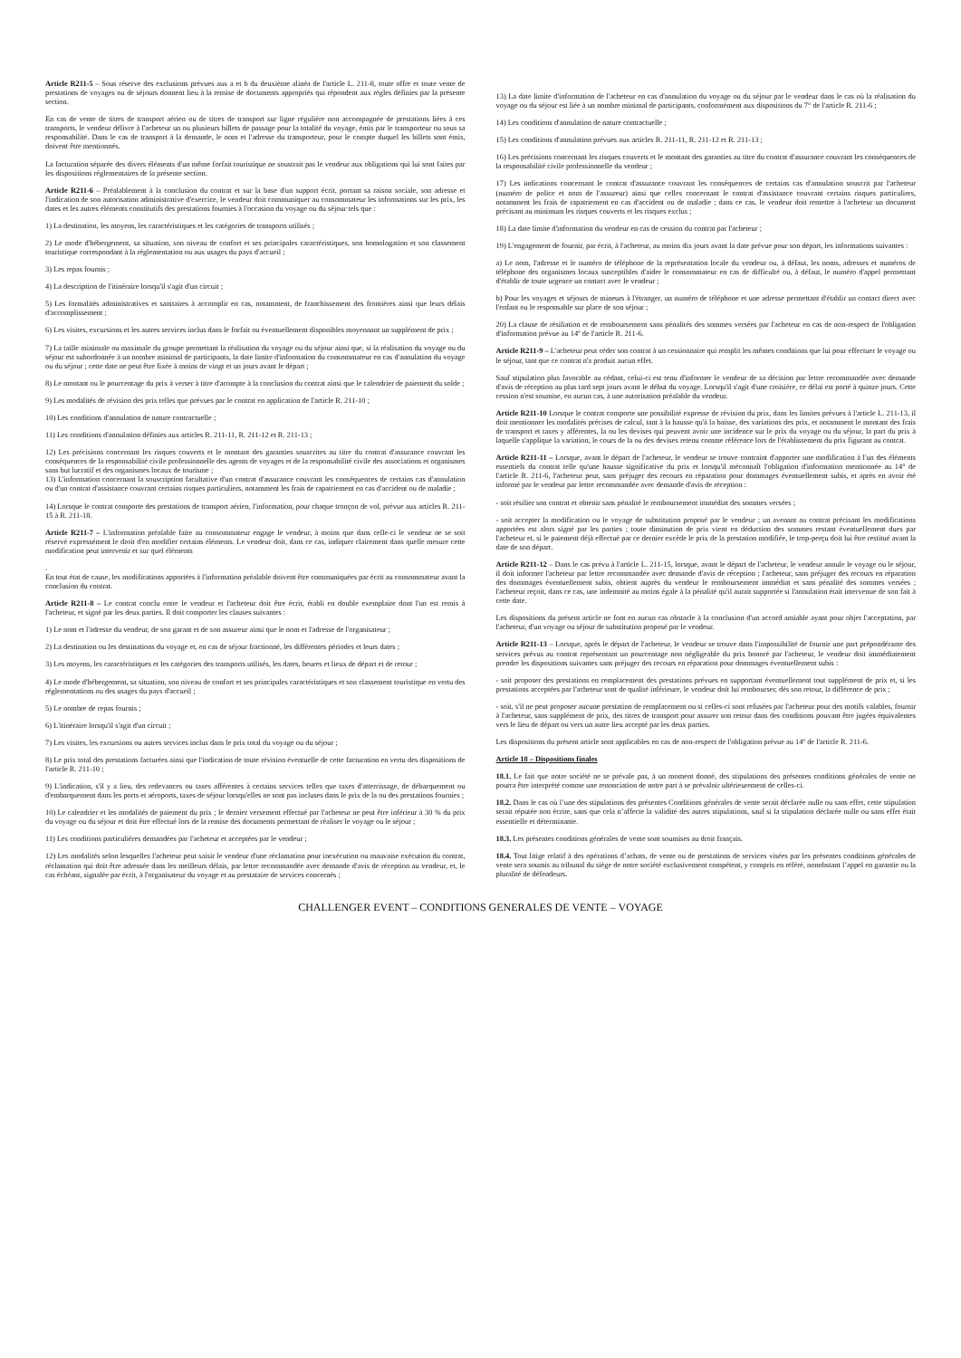Article R211-5 – Sous réserve des exclusions prévues aux a et b du deuxième alinéa de l'article L. 211-8, toute offre et toute vente de prestations de voyages ou de séjours donnent lieu à la remise de documents appropriés qui répondent aux règles définies par la présente section.
En cas de vente de titres de transport aérien ou de titres de transport sur ligne régulière non accompagnée de prestations liées à ces transports, le vendeur délivre à l'acheteur un ou plusieurs billets de passage pour la totalité du voyage, émis par le transporteur ou sous sa responsabilité. Dans le cas de transport à la demande, le nom et l'adresse du transporteur, pour le compte duquel les billets sont émis, doivent être mentionnés.
La facturation séparée des divers éléments d'un même forfait touristique ne soustrait pas le vendeur aux obligations qui lui sont faites par les dispositions réglementaires de la présente section.
Article R211-6 – Préalablement à la conclusion du contrat et sur la base d'un support écrit, portant sa raison sociale, son adresse et l'indication de son autorisation administrative d'exercice, le vendeur doit communiquer au consommateur les informations sur les prix, les dates et les autres éléments constitutifs des prestations fournies à l'occasion du voyage ou du séjour tels que :
1) La destination, les moyens, les caractéristiques et les catégories de transports utilisés ;
2) Le mode d'hébergement, sa situation, son niveau de confort et ses principales caractéristiques, son homologation et son classement touristique correspondant à la réglementation ou aux usages du pays d'accueil ;
3) Les repas fournis ;
4) La description de l'itinéraire lorsqu'il s'agit d'un circuit ;
5) Les formalités administratives et sanitaires à accomplir en cas, notamment, de franchissement des frontières ainsi que leurs délais d'accomplissement ;
6) Les visites, excursions et les autres services inclus dans le forfait ou éventuellement disponibles moyennant un supplément de prix ;
7) La taille minimale ou maximale du groupe permettant la réalisation du voyage ou du séjour ainsi que, si la réalisation du voyage ou du séjour est subordonnée à un nombre minimal de participants, la date limite d'information du consommateur en cas d'annulation du voyage ou du séjour ; cette date ne peut être fixée à moins de vingt et un jours avant le départ ;
8) Le montant ou le pourcentage du prix à verser à titre d'acompte à la conclusion du contrat ainsi que le calendrier de paiement du solde ;
9) Les modalités de révision des prix telles que prévues par le contrat en application de l'article R. 211-10 ;
10) Les conditions d'annulation de nature contractuelle ;
11) Les conditions d'annulation définies aux articles R. 211-11, R. 211-12 et R. 211-13 ;
12) Les précisions concernant les risques couverts et le montant des garanties souscrites au titre du contrat d'assurance couvrant les conséquences de la responsabilité civile professionnelle des agents de voyages et de la responsabilité civile des associations et organismes sans but lucratif et des organismes locaux de tourisme ;
13) L'information concernant la souscription facultative d'un contrat d'assurance couvrant les conséquences de certains cas d'annulation ou d'un contrat d'assistance couvrant certains risques particuliers, notamment les frais de rapatriement en cas d'accident ou de maladie ;
14) Lorsque le contrat comporte des prestations de transport aérien, l'information, pour chaque tronçon de vol, prévue aux articles R. 211-15 à R. 211-18.
Article R211-7 – L'information préalable faite au consommateur engage le vendeur, à moins que dans celle-ci le vendeur ne se soit réservé expressément le droit d'en modifier certains éléments. Le vendeur doit, dans ce cas, indiquer clairement dans quelle mesure cette modification peut intervenir et sur quel éléments
.
En tout état de cause, les modifications apportées à l'information préalable doivent être communiquées par écrit au consommateur avant la conclusion du contrat.
Article R211-8 – Le contrat conclu entre le vendeur et l'acheteur doit être écrit, établi en double exemplaire dont l'un est remis à l'acheteur, et signé par les deux parties. Il doit comporter les clauses suivantes :
1) Le nom et l'adresse du vendeur, de son garant et de son assureur ainsi que le nom et l'adresse de l'organisateur ;
2) La destination ou les destinations du voyage et, en cas de séjour fractionné, les différentes périodes et leurs dates ;
3) Les moyens, les caractéristiques et les catégories des transports utilisés, les dates, heures et lieux de départ et de retour ;
4) Le mode d'hébergement, sa situation, son niveau de confort et ses principales caractéristiques et son classement touristique en vertu des réglementations ou des usages du pays d'accueil ;
5) Le nombre de repas fournis ;
6) L'itinéraire lorsqu'il s'agit d'un circuit ;
7) Les visites, les excursions ou autres services inclus dans le prix total du voyage ou du séjour ;
8) Le prix total des prestations facturées ainsi que l'indication de toute révision éventuelle de cette facturation en vertu des dispositions de l'article R. 211-10 ;
9) L'indication, s'il y a lieu, des redevances ou taxes afférentes à certains services telles que taxes d'atterrissage, de débarquement ou d'embarquement dans les ports et aéroports, taxes de séjour lorsqu'elles ne sont pas incluses dans le prix de la ou des prestations fournies ;
10) Le calendrier et les modalités de paiement du prix ; le dernier versement effectué par l'acheteur ne peut être inférieur à 30 % du prix du voyage ou du séjour et doit être effectué lors de la remise des documents permettant de réaliser le voyage ou le séjour ;
11) Les conditions particulières demandées par l'acheteur et acceptées par le vendeur ;
12) Les modalités selon lesquelles l'acheteur peut saisir le vendeur d'une réclamation pour inexécution ou mauvaise exécution du contrat, réclamation qui doit être adressée dans les meilleurs délais, par lettre recommandée avec demande d'avis de réception au vendeur, et, le cas échéant, signalée par écrit, à l'organisateur du voyage et au prestataire de services concernés ;
13) La date limite d'information de l'acheteur en cas d'annulation du voyage ou du séjour par le vendeur dans le cas où la réalisation du voyage ou du séjour est liée à un nombre minimal de participants, conformément aux dispositions du 7° de l'article R. 211-6 ;
14) Les conditions d'annulation de nature contractuelle ;
15) Les conditions d'annulation prévues aux articles R. 211-11, R. 211-12 et R. 211-13 ;
16) Les précisions concernant les risques couverts et le montant des garanties au titre du contrat d'assurance couvrant les conséquences de la responsabilité civile professionnelle du vendeur ;
17) Les indications concernant le contrat d'assurance couvrant les conséquences de certains cas d'annulation souscrit par l'acheteur (numéro de police et nom de l'assureur) ainsi que celles concernant le contrat d'assistance couvrant certains risques particuliers, notamment les frais de rapatriement en cas d'accident ou de maladie ; dans ce cas, le vendeur doit remettre à l'acheteur un document précisant au minimum les risques couverts et les risques exclus ;
18) La date limite d'information du vendeur en cas de cession du contrat par l'acheteur ;
19) L'engagement de fournir, par écrit, à l'acheteur, au moins dix jours avant la date prévue pour son départ, les informations suivantes :
a) Le nom, l'adresse et le numéro de téléphone de la représentation locale du vendeur ou, à défaut, les noms, adresses et numéros de téléphone des organismes locaux susceptibles d'aider le consommateur en cas de difficulté ou, à défaut, le numéro d'appel permettant d'établir de toute urgence un contact avec le vendeur ;
b) Pour les voyages et séjours de mineurs à l'étranger, un numéro de téléphone et une adresse permettant d'établir un contact direct avec l'enfant ou le responsable sur place de son séjour ;
20) La clause de résiliation et de remboursement sans pénalités des sommes versées par l'acheteur en cas de non-respect de l'obligation d'information prévue au 14º de l'article R. 211-6.
Article R211-9 – L'acheteur peut céder son contrat à un cessionnaire qui remplit les mêmes conditions que lui pour effectuer le voyage ou le séjour, tant que ce contrat n'a produit aucun effet.
Sauf stipulation plus favorable au cédant, celui-ci est tenu d'informer le vendeur de sa décision par lettre recommandée avec demande d'avis de réception au plus tard sept jours avant le début du voyage. Lorsqu'il s'agit d'une croisière, ce délai est porté à quinze jours. Cette cession n'est soumise, en aucun cas, à une autorisation préalable du vendeur.
Article R211-10 Lorsque le contrat comporte une possibilité expresse de révision du prix, dans les limites prévues à l'article L. 211-13, il doit mentionner les modalités précises de calcul, tant à la hausse qu'à la baisse, des variations des prix, et notamment le montant des frais de transport et taxes y afférentes, la ou les devises qui peuvent avoir une incidence sur le prix du voyage ou du séjour, la part du prix à laquelle s'applique la variation, le cours de la ou des devises retenu comme référence lors de l'établissement du prix figurant au contrat.
Article R211-11 – Lorsque, avant le départ de l'acheteur, le vendeur se trouve contraint d'apporter une modification à l'un des éléments essentiels du contrat telle qu'une hausse significative du prix et lorsqu'il méconnaît l'obligation d'information mentionnée au 14° de l'article R. 211-6, l'acheteur peut, sans préjuger des recours en réparation pour dommages éventuellement subis, et après en avoir été informé par le vendeur par lettre recommandée avec demande d'avis de réception :
- soit résilier son contrat et obtenir sans pénalité le remboursement immédiat des sommes versées ;
- soit accepter la modification ou le voyage de substitution proposé par le vendeur ; un avenant au contrat précisant les modifications apportées est alors signé par les parties ; toute diminution de prix vient en déduction des sommes restant éventuellement dues par l'acheteur et, si le paiement déjà effectué par ce dernier excède le prix de la prestation modifiée, le trop-perçu doit lui être restitué avant la date de son départ.
Article R211-12 – Dans le cas prévu à l'article L. 211-15, lorsque, avant le départ de l'acheteur, le vendeur annule le voyage ou le séjour, il doit informer l'acheteur par lettre recommandée avec demande d'avis de réception ; l'acheteur, sans préjuger des recours en réparation des dommages éventuellement subis, obtient auprès du vendeur le remboursement immédiat et sans pénalité des sommes versées ; l'acheteur reçoit, dans ce cas, une indemnité au moins égale à la pénalité qu'il aurait supportée si l'annulation était intervenue de son fait à cette date.
Les dispositions du présent article ne font en aucun cas obstacle à la conclusion d'un accord amiable ayant pour objet l'acceptation, par l'acheteur, d'un voyage ou séjour de substitution proposé par le vendeur.
Article R211-13 – Lorsque, après le départ de l'acheteur, le vendeur se trouve dans l'impossibilité de fournir une part prépondérante des services prévus au contrat représentant un pourcentage non négligeable du prix honoré par l'acheteur, le vendeur doit immédiatement prendre les dispositions suivantes sans préjuger des recours en réparation pour dommages éventuellement subis :
- soit proposer des prestations en remplacement des prestations prévues en supportant éventuellement tout supplément de prix et, si les prestations acceptées par l'acheteur sont de qualité inférieure, le vendeur doit lui rembourser, dès son retour, la différence de prix ;
- soit, s'il ne peut proposer aucune prestation de remplacement ou si celles-ci sont refusées par l'acheteur pour des motifs valables, fournir à l'acheteur, sans supplément de prix, des titres de transport pour assurer son retour dans des conditions pouvant être jugées équivalentes vers le lieu de départ ou vers un autre lieu accepté par les deux parties.
Les dispositions du présent article sont applicables en cas de non-respect de l'obligation prévue au 14º de l'article R. 211-6.
Article 18 – Dispositions finales
18.1. Le fait que notre société ne se prévale pas, à un moment donné, des stipulations des présentes conditions générales de vente ne pourra être interprété comme une renonciation de notre part à se prévaloir ultérieurement de celles-ci.
18.2. Dans le cas où l’une des stipulations des présentes Conditions générales de vente serait déclarée nulle ou sans effet, cette stipulation serait réputée non écrite, sans que cela n’affecte la validité des autres stipulations, sauf si la stipulation déclarée nulle ou sans effet était essentielle et déterminante.
18.3. Les présentes conditions générales de vente sont soumises au droit français.
18.4. Tout litige relatif à des opérations d’achats, de vente ou de prestations de services visées par les présentes conditions générales de vente sera soumis au tribunal du siège de notre société exclusivement compétent, y compris en référé, nonobstant l’appel en garantie ou la pluralité de défendeurs.
CHALLENGER EVENT – CONDITIONS GENERALES DE VENTE – VOYAGE